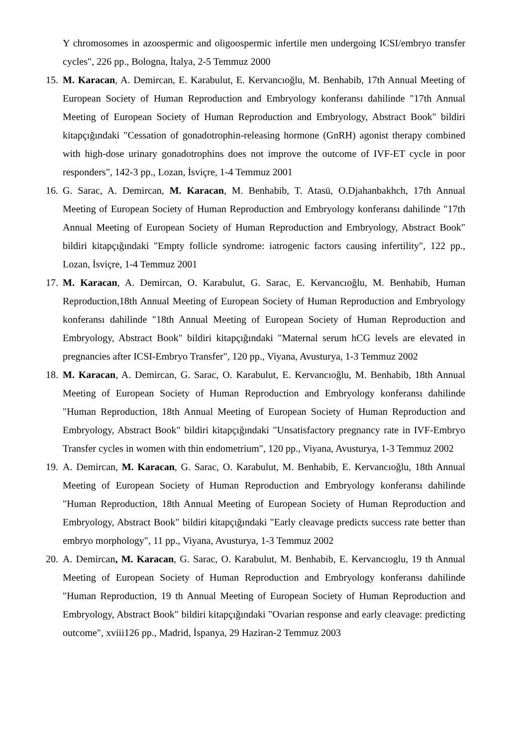Y chromosomes in azoospermic and oligoospermic infertile men undergoing ICSI/embryo transfer cycles", 226 pp., Bologna, İtalya, 2-5 Temmuz 2000
15. M. Karacan, A. Demircan, E. Karabulut, E. Kervancıoğlu, M. Benhabib, 17th Annual Meeting of European Society of Human Reproduction and Embryology konferansı dahilinde "17th Annual Meeting of European Society of Human Reproduction and Embryology, Abstract Book" bildiri kitapçığındaki "Cessation of gonadotrophin-releasing hormone (GnRH) agonist therapy combined with high-dose urinary gonadotrophins does not improve the outcome of IVF-ET cycle in poor responders", 142-3 pp., Lozan, İsviçre, 1-4 Temmuz 2001
16. G. Sarac, A. Demircan, M. Karacan, M. Benhabib, T. Atasü, O.Djahanbakhch, 17th Annual Meeting of European Society of Human Reproduction and Embryology konferansı dahilinde "17th Annual Meeting of European Society of Human Reproduction and Embryology, Abstract Book" bildiri kitapçığındaki "Empty follicle syndrome: iatrogenic factors causing infertility", 122 pp., Lozan, İsviçre, 1-4 Temmuz 2001
17. M. Karacan, A. Demircan, O. Karabulut, G. Sarac, E. Kervancıoğlu, M. Benhabib, Human Reproduction,18th Annual Meeting of European Society of Human Reproduction and Embryology konferansı dahilinde "18th Annual Meeting of European Society of Human Reproduction and Embryology, Abstract Book" bildiri kitapçığındaki "Maternal serum hCG levels are elevated in pregnancies after ICSI-Embryo Transfer", 120 pp., Viyana, Avusturya, 1-3 Temmuz 2002
18. M. Karacan, A. Demircan, G. Sarac, O. Karabulut, E. Kervancıoğlu, M. Benhabib, 18th Annual Meeting of European Society of Human Reproduction and Embryology konferansı dahilinde "Human Reproduction, 18th Annual Meeting of European Society of Human Reproduction and Embryology, Abstract Book" bildiri kitapçığındaki "Unsatisfactory pregnancy rate in IVF-Embryo Transfer cycles in women with thin endometrium", 120 pp., Viyana, Avusturya, 1-3 Temmuz 2002
19. A. Demircan, M. Karacan, G. Sarac, O. Karabulut, M. Benhabib, E. Kervancıoğlu, 18th Annual Meeting of European Society of Human Reproduction and Embryology konferansı dahilinde "Human Reproduction, 18th Annual Meeting of European Society of Human Reproduction and Embryology, Abstract Book" bildiri kitapçığındaki "Early cleavage predicts success rate better than embryo morphology", 11 pp., Viyana, Avusturya, 1-3 Temmuz 2002
20. A. Demircan, M. Karacan, G. Sarac, O. Karabulut, M. Benhabib, E. Kervancıoglu, 19 th Annual Meeting of European Society of Human Reproduction and Embryology konferansı dahilinde "Human Reproduction, 19 th Annual Meeting of European Society of Human Reproduction and Embryology, Abstract Book" bildiri kitapçığındaki "Ovarian response and early cleavage: predicting outcome", xviii126 pp., Madrid, İspanya, 29 Haziran-2 Temmuz 2003